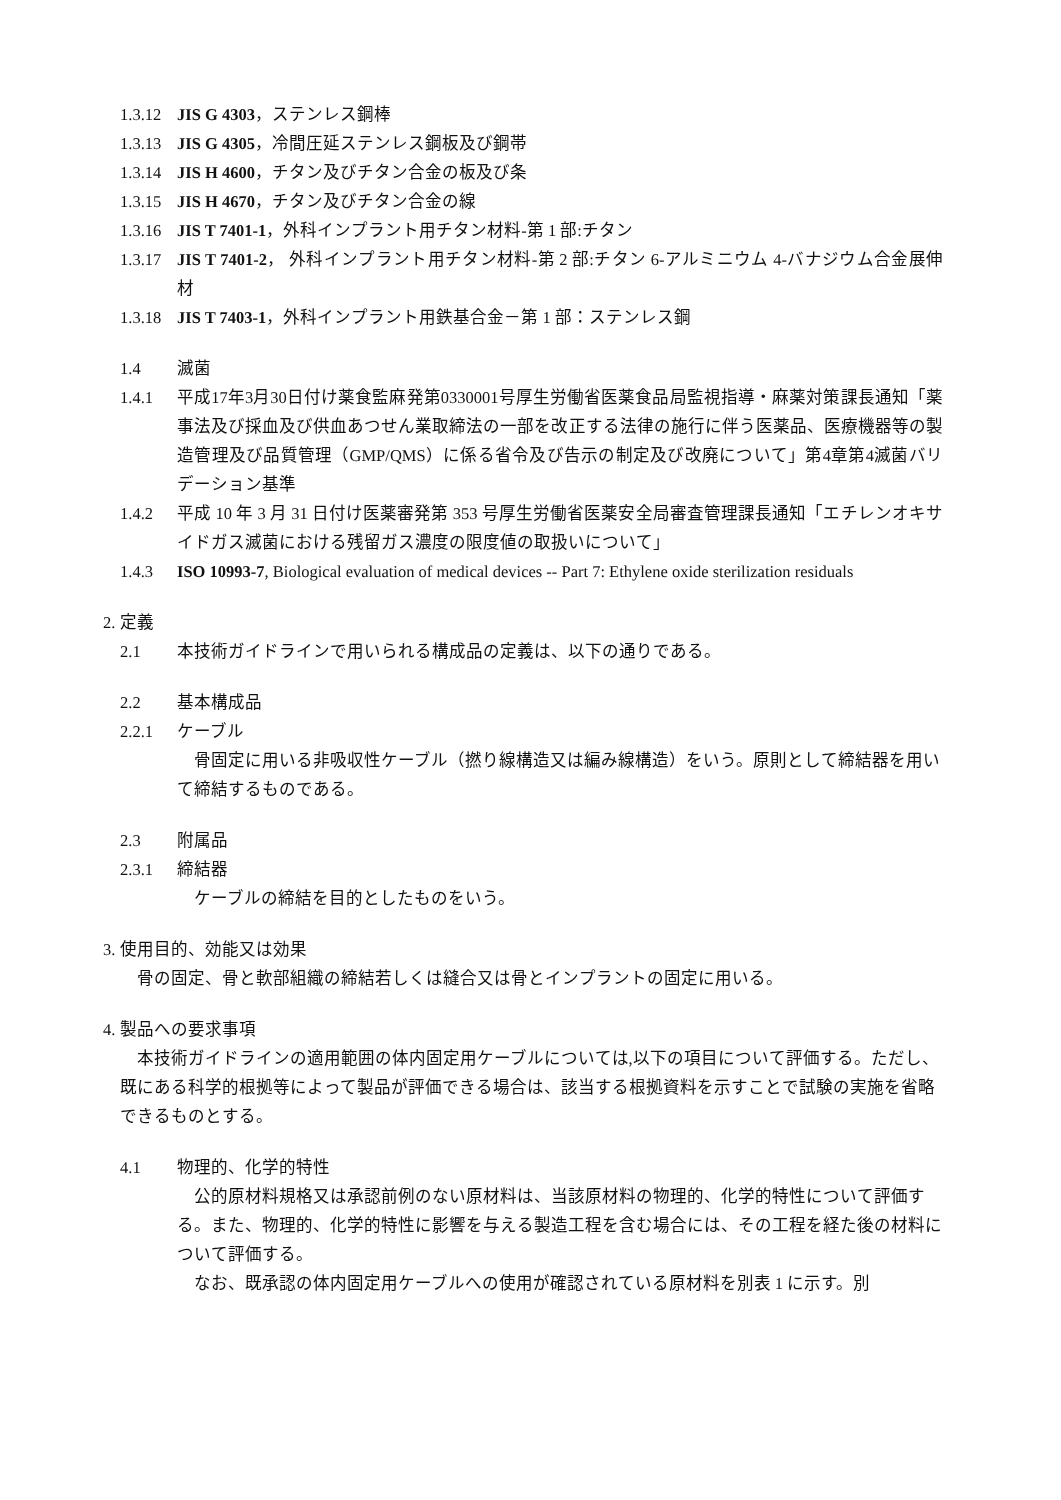1.3.12 JIS G 4303，ステンレス鋼棒
1.3.13 JIS G 4305，冷間圧延ステンレス鋼板及び鋼帯
1.3.14 JIS H 4600，チタン及びチタン合金の板及び条
1.3.15 JIS H 4670，チタン及びチタン合金の線
1.3.16 JIS T 7401-1，外科インプラント用チタン材料-第 1 部:チタン
1.3.17 JIS T 7401-2， 外科インプラント用チタン材料-第 2 部:チタン 6-アルミニウム 4-バナジウム合金展伸材
1.3.18 JIS T 7403-1，外科インプラント用鉄基合金－第 1 部：ステンレス鋼
1.4 滅菌
1.4.1 平成17年3月30日付け薬食監麻発第0330001号厚生労働省医薬食品局監視指導・麻薬対策課長通知「薬事法及び採血及び供血あつせん業取締法の一部を改正する法律の施行に伴う医薬品、医療機器等の製造管理及び品質管理（GMP/QMS）に係る省令及び告示の制定及び改廃について」第4章第4滅菌バリデーション基準
1.4.2 平成 10 年 3 月 31 日付け医薬審発第 353 号厚生労働省医薬安全局審査管理課長通知「エチレンオキサイドガス滅菌における残留ガス濃度の限度値の取扱いについて」
1.4.3 ISO 10993-7, Biological evaluation of medical devices -- Part 7: Ethylene oxide sterilization residuals
2. 定義
2.1 本技術ガイドラインで用いられる構成品の定義は、以下の通りである。
2.2 基本構成品
2.2.1 ケーブル
骨固定に用いる非吸収性ケーブル（撚り線構造又は編み線構造）をいう。原則として締結器を用いて締結するものである。
2.3 附属品
2.3.1 締結器
ケーブルの締結を目的としたものをいう。
3. 使用目的、効能又は効果
骨の固定、骨と軟部組織の締結若しくは縫合又は骨とインプラントの固定に用いる。
4. 製品への要求事項
本技術ガイドラインの適用範囲の体内固定用ケーブルについては,以下の項目について評価する。ただし、既にある科学的根拠等によって製品が評価できる場合は、該当する根拠資料を示すことで試験の実施を省略できるものとする。
4.1 物理的、化学的特性
公的原材料規格又は承認前例のない原材料は、当該原材料の物理的、化学的特性について評価する。また、物理的、化学的特性に影響を与える製造工程を含む場合には、その工程を経た後の材料について評価する。
なお、既承認の体内固定用ケーブルへの使用が確認されている原材料を別表 1 に示す。別